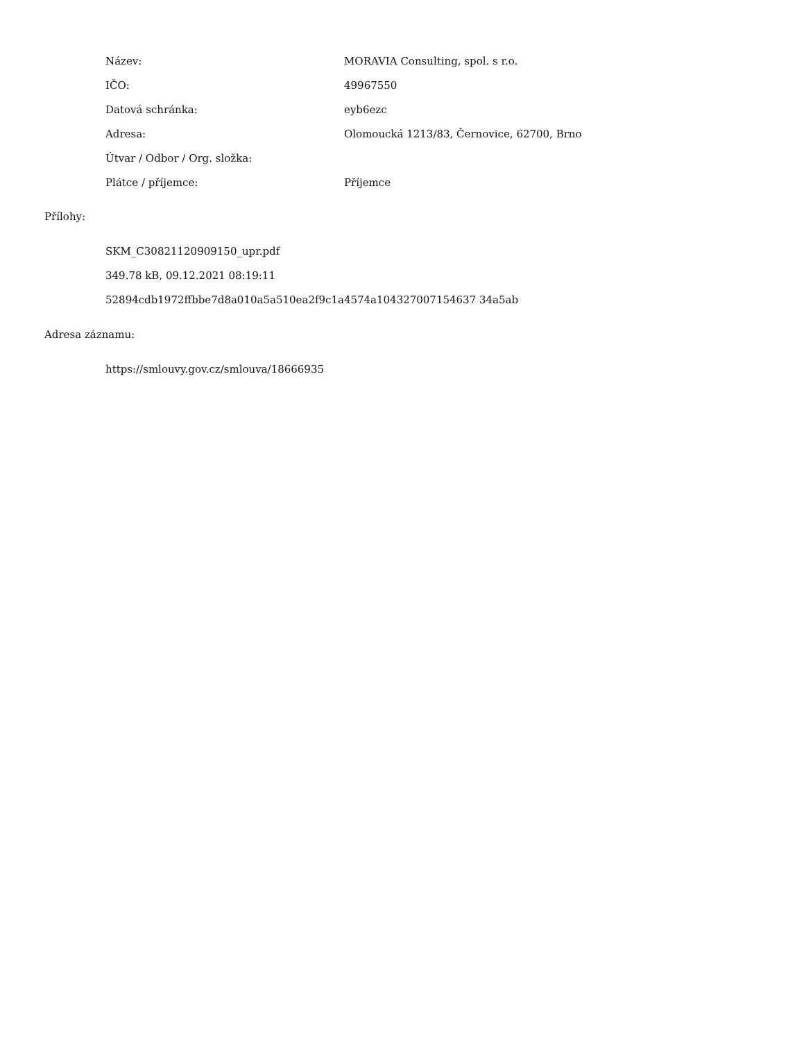| Název: | MORAVIA Consulting, spol. s r.o. |
| IČO: | 49967550 |
| Datová schránka: | eyb6ezc |
| Adresa: | Olomoucká 1213/83, Černovice, 62700, Brno |
| Útvar / Odbor / Org. složka: | |
| Plátce / příjemce: | Příjemce |
Přílohy:
SKM_C30821120909150_upr.pdf
349.78 kB, 09.12.2021 08:19:11
52894cdb1972ffbbe7d8a010a5a510ea2f9c1a4574a104327007154637 34a5ab
Adresa záznamu:
https://smlouvy.gov.cz/smlouva/18666935